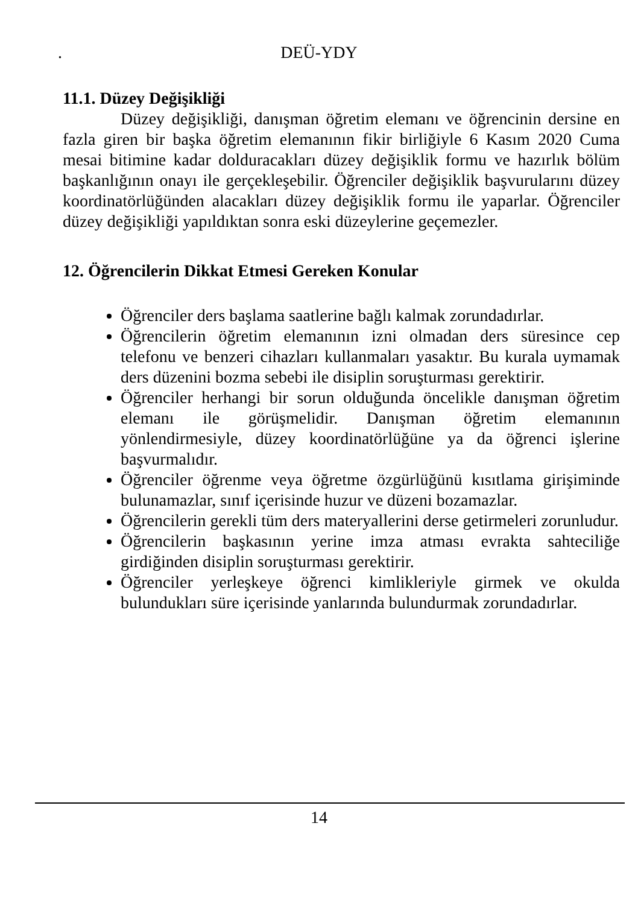. DEÜ-YDY
11.1. Düzey Değişikliği
Düzey değişikliği, danışman öğretim elemanı ve öğrencinin dersine en fazla giren bir başka öğretim elemanının fikir birliğiyle 6 Kasım 2020 Cuma mesai bitimine kadar dolduracakları düzey değişiklik formu ve hazırlık bölüm başkanlığının onayı ile gerçekleşebilir. Öğrenciler değişiklik başvurularını düzey koordinatörlüğünden alacakları düzey değişiklik formu ile yaparlar. Öğrenciler düzey değişikliği yapıldıktan sonra eski düzeylerine geçemezler.
12. Öğrencilerin Dikkat Etmesi Gereken Konular
Öğrenciler ders başlama saatlerine bağlı kalmak zorundadırlar.
Öğrencilerin öğretim elemanının izni olmadan ders süresince cep telefonu ve benzeri cihazları kullanmaları yasaktır. Bu kurala uymamak ders düzenini bozma sebebi ile disiplin soruşturması gerektirir.
Öğrenciler herhangi bir sorun olduğunda öncelikle danışman öğretim elemanı ile görüşmelidir. Danışman öğretim elemanının yönlendirmesiyle, düzey koordinatörlüğüne ya da öğrenci işlerine başvurmalıdır.
Öğrenciler öğrenme veya öğretme özgürlüğünü kısıtlama girişiminde bulunamazlar, sınıf içerisinde huzur ve düzeni bozamazlar.
Öğrencilerin gerekli tüm ders materyallerini derse getirmeleri zorunludur.
Öğrencilerin başkasının yerine imza atması evrakta sahteciliğe girdiğinden disiplin soruşturması gerektirir.
Öğrenciler yerleşkeye öğrenci kimlikleriyle girmek ve okulda bulundukları süre içerisinde yanlarında bulundurmak zorundadırlar.
14